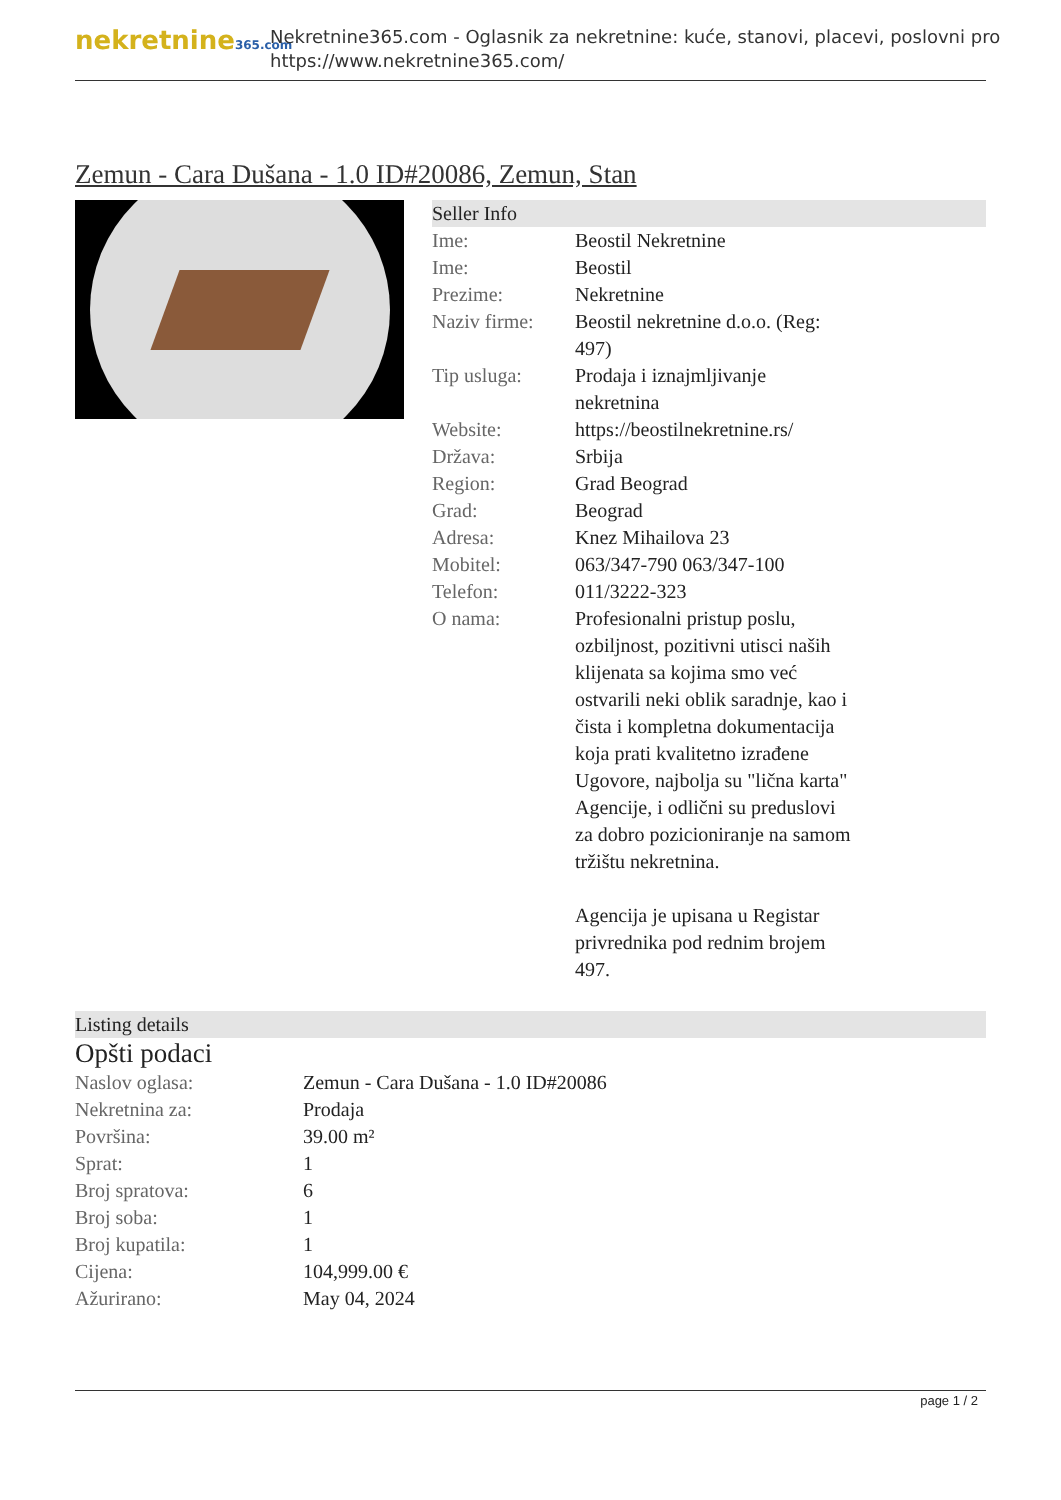nekretnine365.com
Nekretnine365.com - Oglasnik za nekretnine: kuće, stanovi, placevi, poslovni pro
https://www.nekretnine365.com/
Zemun - Cara Dušana - 1.0 ID#20086, Zemun, Stan
Seller Info
| Ime: | Beostil Nekretnine |
| Ime: | Beostil |
| Prezime: | Nekretnine |
| Naziv firme: | Beostil nekretnine d.o.o. (Reg: 497) |
| Tip usluga: | Prodaja i iznajmljivanje nekretnina |
| Website: | https://beostilnekretnine.rs/ |
| Država: | Srbija |
| Region: | Grad Beograd |
| Grad: | Beograd |
| Adresa: | Knez Mihailova 23 |
| Mobitel: | 063/347-790 063/347-100 |
| Telefon: | 011/3222-323 |
| O nama: | Profesionalni pristup poslu, ozbiljnost, pozitivni utisci naših klijenata sa kojima smo već ostvarili neki oblik saradnje, kao i čista i kompletna dokumentacija koja prati kvalitetno izrađene Ugovore, najbolja su "lična karta" Agencije, i odlični su preduslovi za dobro pozicioniranje na samom tržištu nekretnina. Agencija je upisana u Registar privrednika pod rednim brojem 497. |
Listing details
Opšti podaci
| Naslov oglasa: | Zemun - Cara Dušana - 1.0 ID#20086 |
| Nekretnina za: | Prodaja |
| Površina: | 39.00 m² |
| Sprat: | 1 |
| Broj spratova: | 6 |
| Broj soba: | 1 |
| Broj kupatila: | 1 |
| Cijena: | 104,999.00 € |
| Ažurirano: | May 04, 2024 |
page 1 / 2